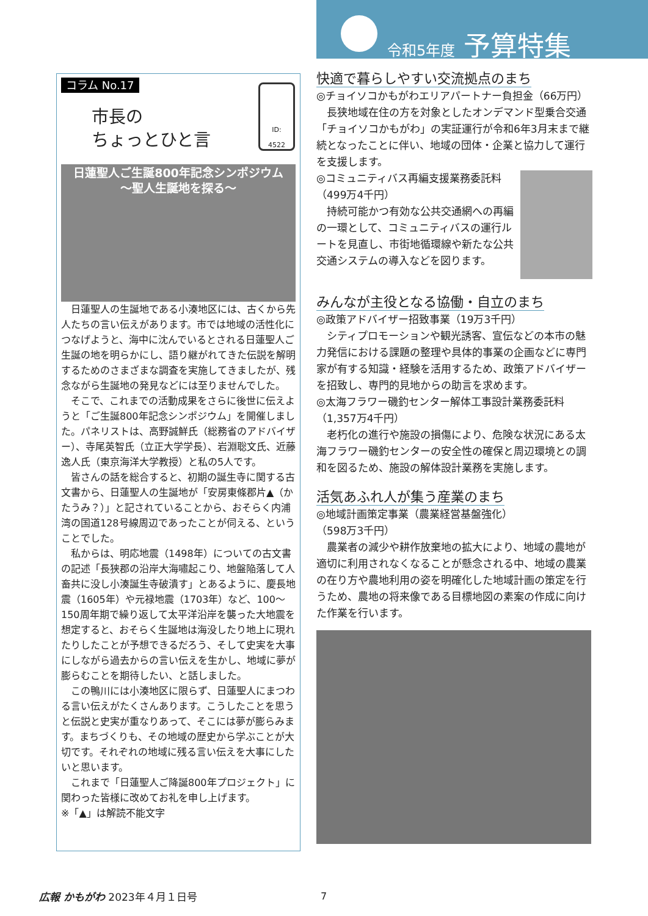令和5年度 予算特集
コラム No.17
市長の
ちょっとひと言
ID:
4522
日蓮聖人ご生誕800年記念シンポジウム
～聖人生誕地を探る～
日蓮聖人の生誕地である小湊地区には、古くから先人たちの言い伝えがあります。市では地域の活性化につなげようと、海中に沈んでいるとされる日蓮聖人ご生誕の地を明らかにし、語り継がれてきた伝説を解明するためのさまざまな調査を実施してきましたが、残念ながら生誕地の発見などには至りませんでした。
そこで、これまでの活動成果をさらに後世に伝えようと「ご生誕800年記念シンポジウム」を開催しました。パネリストは、高野誠鮮氏（総務省のアドバイザー）、寺尾英智氏（立正大学学長）、岩淵聡文氏、近藤逸人氏（東京海洋大学教授）と私の5人です。
皆さんの話を総合すると、初期の誕生寺に関する古文書から、日蓮聖人の生誕地が「安房東條郡片▲（かたうみ？）」と記されていることから、おそらく内浦湾の国道128号線周辺であったことが伺える、ということでした。
私からは、明応地震（1498年）についての古文書の記述「長狭郡の沿岸大海嘯起こり、地盤陥落して人畜共に没し小湊誕生寺破潰す」とあるように、慶長地震（1605年）や元禄地震（1703年）など、100～150周年期で繰り返して太平洋沿岸を襲った大地震を想定すると、おそらく生誕地は海没したり地上に現れたりしたことが予想できるだろう、そして史実を大事にしながら過去からの言い伝えを生かし、地域に夢が膨らむことを期待したい、と話しました。
この鴨川には小湊地区に限らず、日蓮聖人にまつわる言い伝えがたくさんあります。こうしたことを思うと伝説と史実が重なりあって、そこには夢が膨らみます。まちづくりも、その地域の歴史から学ぶことが大切です。それぞれの地域に残る言い伝えを大事にしたいと思います。
これまで「日蓮聖人ご降誕800年プロジェクト」に関わった皆様に改めてお礼を申し上げます。
※「▲」は解読不能文字
快適で暮らしやすい交流拠点のまち
◎チョイソコかもがわエリアパートナー負担金（66万円）
長狭地域在住の方を対象としたオンデマンド型乗合交通「チョイソコかもがわ」の実証運行が令和6年3月末まで継続となったことに伴い、地域の団体・企業と協力して運行を支援します。
◎コミュニティバス再編支援業務委託料
（499万4千円）
持続可能かつ有効な公共交通網への再編の一環として、コミュニティバスの運行ルートを見直し、市街地循環線や新たな公共交通システムの導入などを図ります。
みんなが主役となる協働・自立のまち
◎政策アドバイザー招致事業（19万3千円）
シティプロモーションや観光誘客、宣伝などの本市の魅力発信における課題の整理や具体的事業の企画などに専門家が有する知識・経験を活用するため、政策アドバイザーを招致し、専門的見地からの助言を求めます。
◎太海フラワー磯釣センター解体工事設計業務委託料
（1,357万4千円）
老朽化の進行や施設の損傷により、危険な状況にある太海フラワー磯釣センターの安全性の確保と周辺環境との調和を図るため、施設の解体設計業務を実施します。
活気あふれ人が集う産業のまち
◎地域計画策定事業（農業経営基盤強化）
（598万3千円）
農業者の減少や耕作放棄地の拡大により、地域の農地が適切に利用されなくなることが懸念される中、地域の農業の在り方や農地利用の姿を明確化した地域計画の策定を行うため、農地の将来像である目標地図の素案の作成に向けた作業を行います。
広報 かもがわ 2023年４月１日号 7